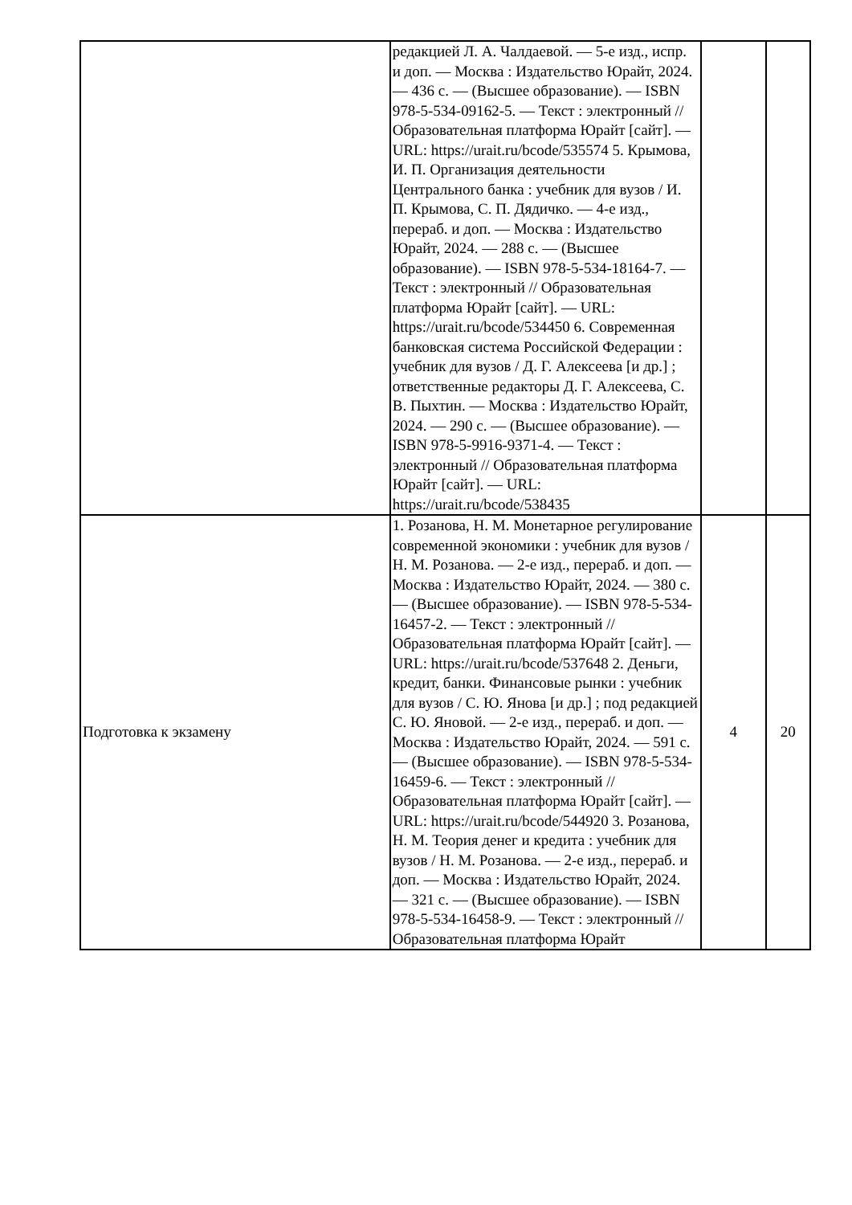| | редакцией Л. А. Чалдаевой. — 5-е изд., испр. и доп. — Москва : Издательство Юрайт, 2024. — 436 с. — (Высшее образование). — ISBN 978-5-534-09162-5. — Текст : электронный // Образовательная платформа Юрайт [сайт]. — URL: https://urait.ru/bcode/535574 5. Крымова, И. П. Организация деятельности Центрального банка : учебник для вузов / И. П. Крымова, С. П. Дядичко. — 4-е изд., перераб. и доп. — Москва : Издательство Юрайт, 2024. — 288 с. — (Высшее образование). — ISBN 978-5-534-18164-7. — Текст : электронный // Образовательная платформа Юрайт [сайт]. — URL: https://urait.ru/bcode/534450 6. Современная банковская система Российской Федерации : учебник для вузов / Д. Г. Алексеева [и др.] ; ответственные редакторы Д. Г. Алексеева, С. В. Пыхтин. — Москва : Издательство Юрайт, 2024. — 290 с. — (Высшее образование). — ISBN 978-5-9916-9371-4. — Текст : электронный // Образовательная платформа Юрайт [сайт]. — URL: https://urait.ru/bcode/538435 | | |
| Подготовка к экзамену | 1. Розанова, Н. М. Монетарное регулирование современной экономики : учебник для вузов / Н. М. Розанова. — 2-е изд., перераб. и доп. — Москва : Издательство Юрайт, 2024. — 380 с. — (Высшее образование). — ISBN 978-5-534-16457-2. — Текст : электронный // Образовательная платформа Юрайт [сайт]. — URL: https://urait.ru/bcode/537648 2. Деньги, кредит, банки. Финансовые рынки : учебник для вузов / С. Ю. Янова [и др.] ; под редакцией С. Ю. Яновой. — 2-е изд., перераб. и доп. — Москва : Издательство Юрайт, 2024. — 591 с. — (Высшее образование). — ISBN 978-5-534-16459-6. — Текст : электронный // Образовательная платформа Юрайт [сайт]. — URL: https://urait.ru/bcode/544920 3. Розанова, Н. М. Теория денег и кредита : учебник для вузов / Н. М. Розанова. — 2-е изд., перераб. и доп. — Москва : Издательство Юрайт, 2024. — 321 с. — (Высшее образование). — ISBN 978-5-534-16458-9. — Текст : электронный // Образовательная платформа Юрайт | 4 | 20 |